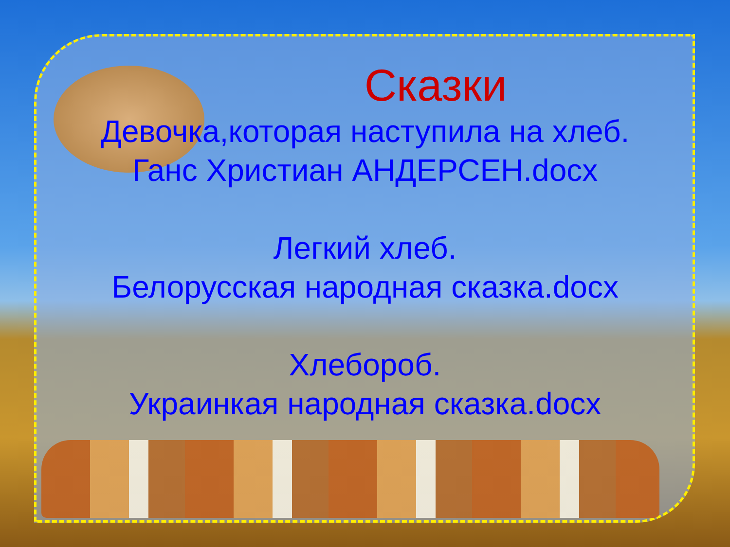Сказки
Девочка,которая наступила на хлеб.
Ганс Христиан АНДЕРСЕН.docx
Легкий хлеб.
Белорусская народная сказка.docx
Хлебороб.
Украинкая народная сказка.docx